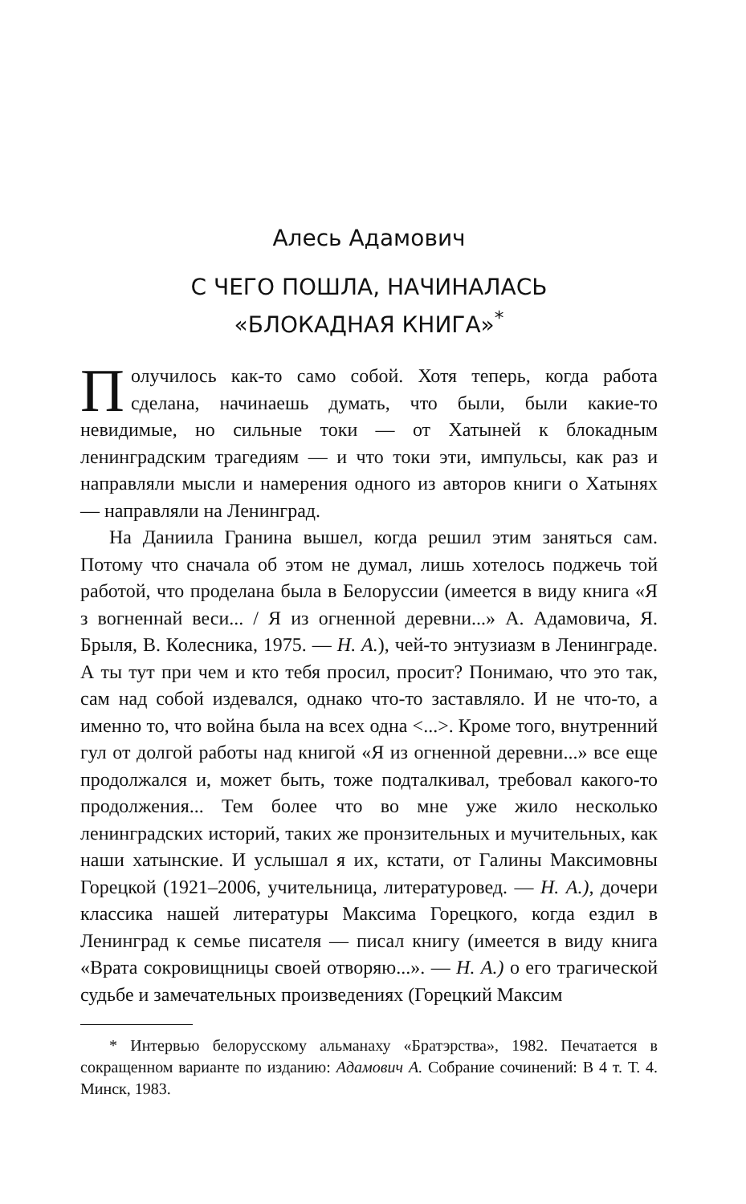Алесь Адамович
С ЧЕГО ПОШЛА, НАЧИНАЛАСЬ
«БЛОКАДНАЯ КНИГА»<sup>*</sup>
Получилось как-то само собой. Хотя теперь, когда работа сделана, начинаешь думать, что были, были какие-то невидимые, но сильные токи — от Хатыней к блокадным ленинградским трагедиям — и что токи эти, импульсы, как раз и направляли мысли и намерения одного из авторов книги о Хатынях — направляли на Ленинград.
На Даниила Гранина вышел, когда решил этим заняться сам. Потому что сначала об этом не думал, лишь хотелось поджечь той работой, что проделана была в Белоруссии (имеется в виду книга «Я з вогненнай веси... / Я из огненной деревни...» А. Адамовича, Я. Брыля, В. Колесника, 1975. — Н. А.), чей-то энтузиазм в Ленинграде. А ты тут при чем и кто тебя просил, просит? Понимаю, что это так, сам над собой издевался, однако что-то заставляло. И не что-то, а именно то, что война была на всех одна <...>. Кроме того, внутренний гул от долгой работы над книгой «Я из огненной деревни...» все еще продолжался и, может быть, тоже подталкивал, требовал какого-то продолжения... Тем более что во мне уже жило несколько ленинградских историй, таких же пронзительных и мучительных, как наши хатынские. И услышал я их, кстати, от Галины Максимовны Горецкой (1921–2006, учительница, литературовед. — Н. А.), дочери классика нашей литературы Максима Горецкого, когда ездил в Ленинград к семье писателя — писал книгу (имеется в виду книга «Врата сокровищницы своей отворяю...». — Н. А.) о его трагической судьбе и замечательных произведениях (Горецкий Максим
* Интервью белорусскому альманаху «Братэрства», 1982. Печатается в сокращенном варианте по изданию: Адамович А. Собрание сочинений: В 4 т. Т. 4. Минск, 1983.